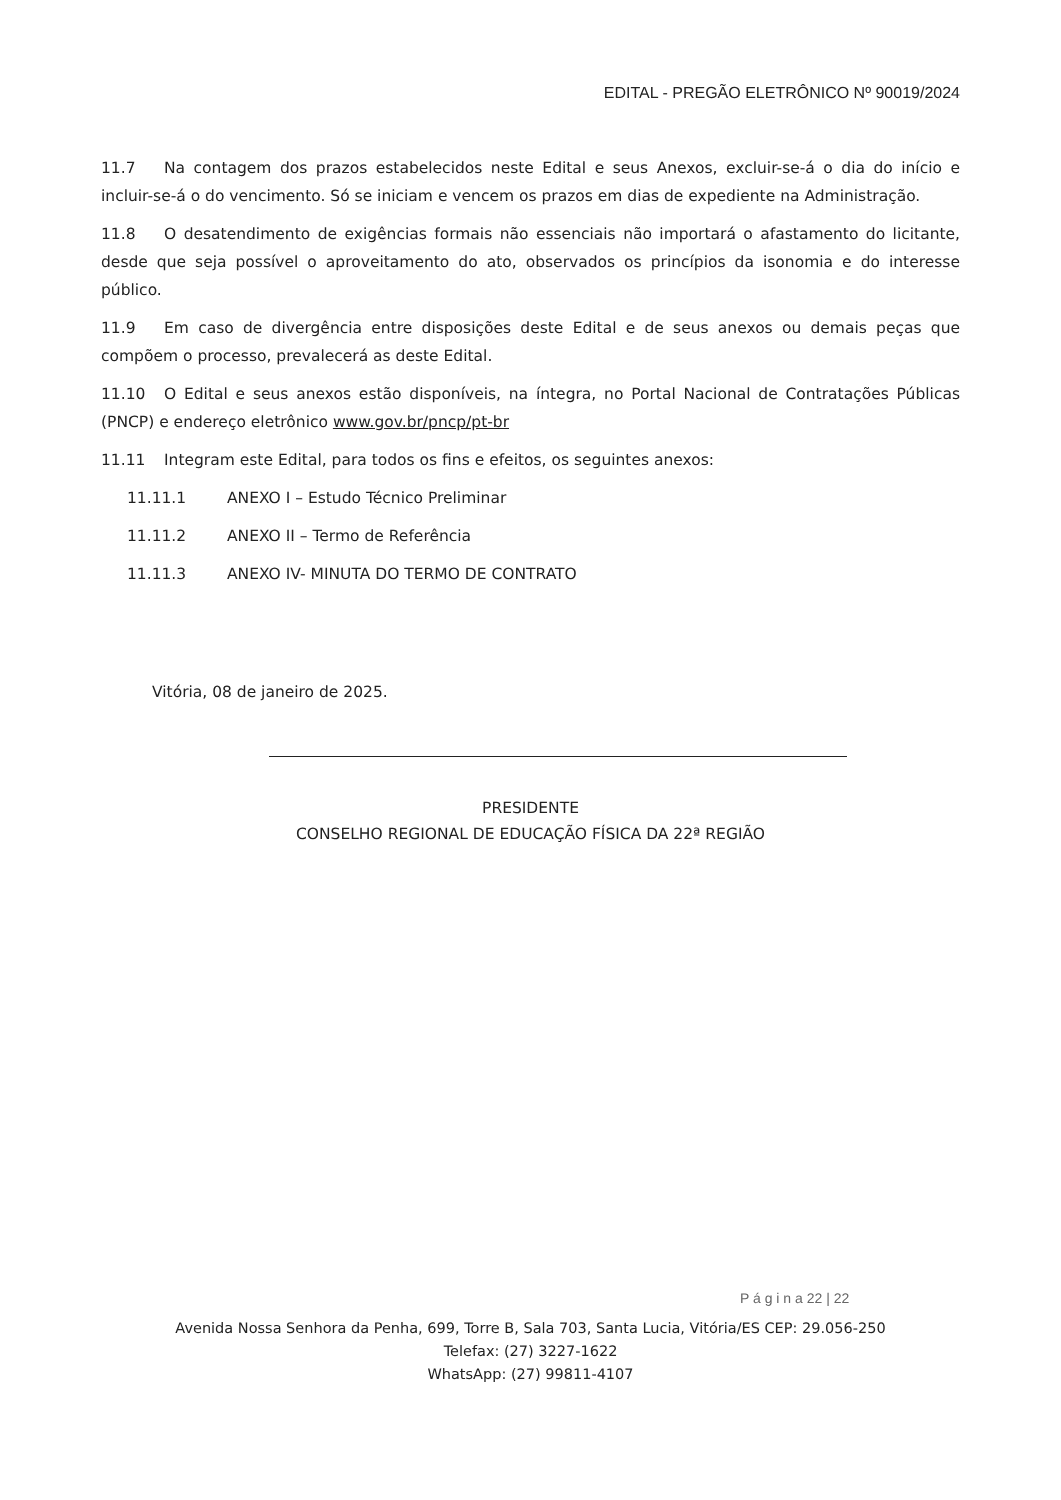EDITAL - PREGÃO ELETRÔNICO Nº 90019/2024
11.7 Na contagem dos prazos estabelecidos neste Edital e seus Anexos, excluir-se-á o dia do início e incluir-se-á o do vencimento. Só se iniciam e vencem os prazos em dias de expediente na Administração.
11.8 O desatendimento de exigências formais não essenciais não importará o afastamento do licitante, desde que seja possível o aproveitamento do ato, observados os princípios da isonomia e do interesse público.
11.9 Em caso de divergência entre disposições deste Edital e de seus anexos ou demais peças que compõem o processo, prevalecerá as deste Edital.
11.10 O Edital e seus anexos estão disponíveis, na íntegra, no Portal Nacional de Contratações Públicas (PNCP) e endereço eletrônico www.gov.br/pncp/pt-br
11.11 Integram este Edital, para todos os fins e efeitos, os seguintes anexos:
11.11.1 ANEXO I – Estudo Técnico Preliminar
11.11.2 ANEXO II – Termo de Referência
11.11.3 ANEXO IV- MINUTA DO TERMO DE CONTRATO
Vitória, 08 de janeiro de 2025.
PRESIDENTE
CONSELHO REGIONAL DE EDUCAÇÃO FÍSICA DA 22ª REGIÃO
P á g i n a 22 | 22
Avenida Nossa Senhora da Penha, 699, Torre B, Sala 703, Santa Lucia, Vitória/ES CEP: 29.056-250
Telefax: (27) 3227-1622
WhatsApp: (27) 99811-4107